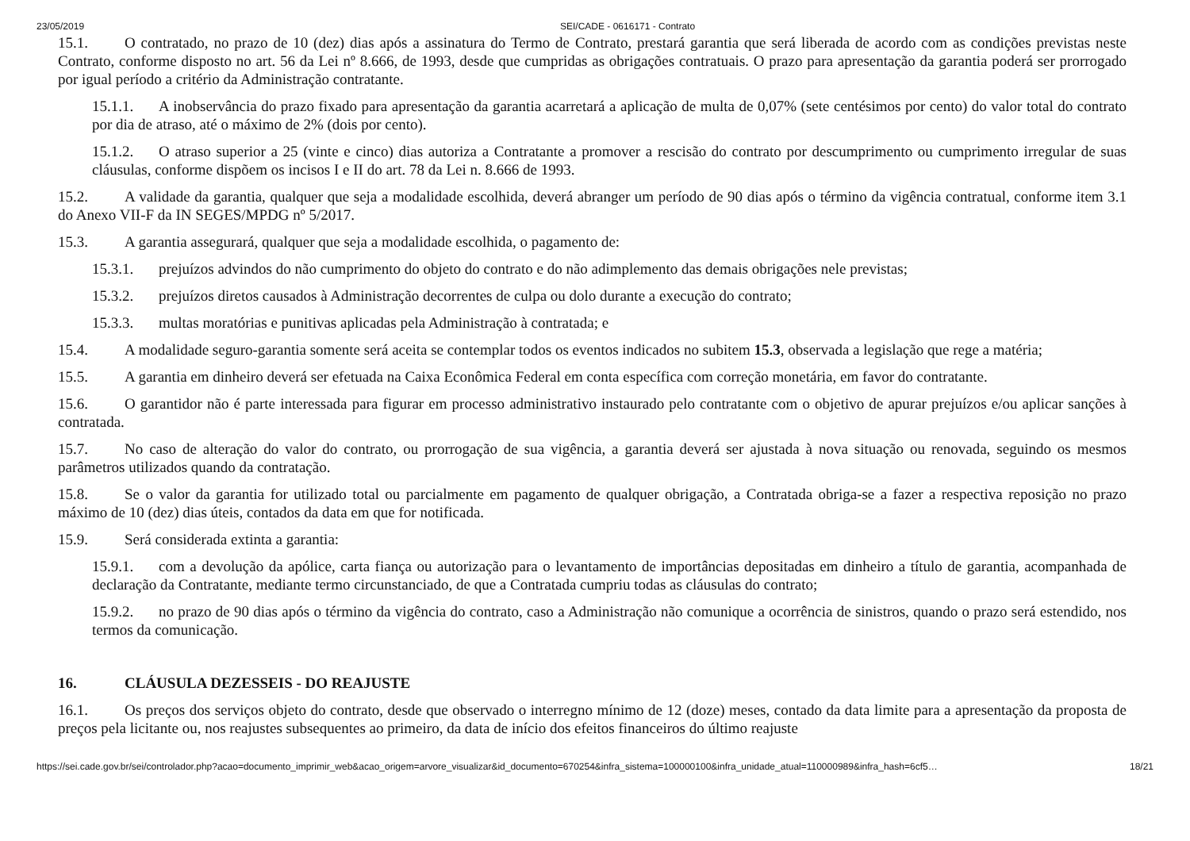23/05/2019 SEI/CADE - 0616171 - Contrato
15.1. O contratado, no prazo de 10 (dez) dias após a assinatura do Termo de Contrato, prestará garantia que será liberada de acordo com as condições previstas neste Contrato, conforme disposto no art. 56 da Lei nº 8.666, de 1993, desde que cumpridas as obrigações contratuais. O prazo para apresentação da garantia poderá ser prorrogado por igual período a critério da Administração contratante.
15.1.1. A inobservância do prazo fixado para apresentação da garantia acarretará a aplicação de multa de 0,07% (sete centésimos por cento) do valor total do contrato por dia de atraso, até o máximo de 2% (dois por cento).
15.1.2. O atraso superior a 25 (vinte e cinco) dias autoriza a Contratante a promover a rescisão do contrato por descumprimento ou cumprimento irregular de suas cláusulas, conforme dispõem os incisos I e II do art. 78 da Lei n. 8.666 de 1993.
15.2. A validade da garantia, qualquer que seja a modalidade escolhida, deverá abranger um período de 90 dias após o término da vigência contratual, conforme item 3.1 do Anexo VII-F da IN SEGES/MPDG nº 5/2017.
15.3. A garantia assegurará, qualquer que seja a modalidade escolhida, o pagamento de:
15.3.1. prejuízos advindos do não cumprimento do objeto do contrato e do não adimplemento das demais obrigações nele previstas;
15.3.2. prejuízos diretos causados à Administração decorrentes de culpa ou dolo durante a execução do contrato;
15.3.3. multas moratórias e punitivas aplicadas pela Administração à contratada; e
15.4. A modalidade seguro-garantia somente será aceita se contemplar todos os eventos indicados no subitem 15.3, observada a legislação que rege a matéria;
15.5. A garantia em dinheiro deverá ser efetuada na Caixa Econômica Federal em conta específica com correção monetária, em favor do contratante.
15.6. O garantidor não é parte interessada para figurar em processo administrativo instaurado pelo contratante com o objetivo de apurar prejuízos e/ou aplicar sanções à contratada.
15.7. No caso de alteração do valor do contrato, ou prorrogação de sua vigência, a garantia deverá ser ajustada à nova situação ou renovada, seguindo os mesmos parâmetros utilizados quando da contratação.
15.8. Se o valor da garantia for utilizado total ou parcialmente em pagamento de qualquer obrigação, a Contratada obriga-se a fazer a respectiva reposição no prazo máximo de 10 (dez) dias úteis, contados da data em que for notificada.
15.9. Será considerada extinta a garantia:
15.9.1. com a devolução da apólice, carta fiança ou autorização para o levantamento de importâncias depositadas em dinheiro a título de garantia, acompanhada de declaração da Contratante, mediante termo circunstanciado, de que a Contratada cumpriu todas as cláusulas do contrato;
15.9.2. no prazo de 90 dias após o término da vigência do contrato, caso a Administração não comunique a ocorrência de sinistros, quando o prazo será estendido, nos termos da comunicação.
16. CLÁUSULA DEZESSEIS - DO REAJUSTE
16.1. Os preços dos serviços objeto do contrato, desde que observado o interregno mínimo de 12 (doze) meses, contado da data limite para a apresentação da proposta de preços pela licitante ou, nos reajustes subsequentes ao primeiro, da data de início dos efeitos financeiros do último reajuste
https://sei.cade.gov.br/sei/controlador.php?acao=documento_imprimir_web&acao_origem=arvore_visualizar&id_documento=670254&infra_sistema=100000100&infra_unidade_atual=110000989&infra_hash=6cf5… 18/21